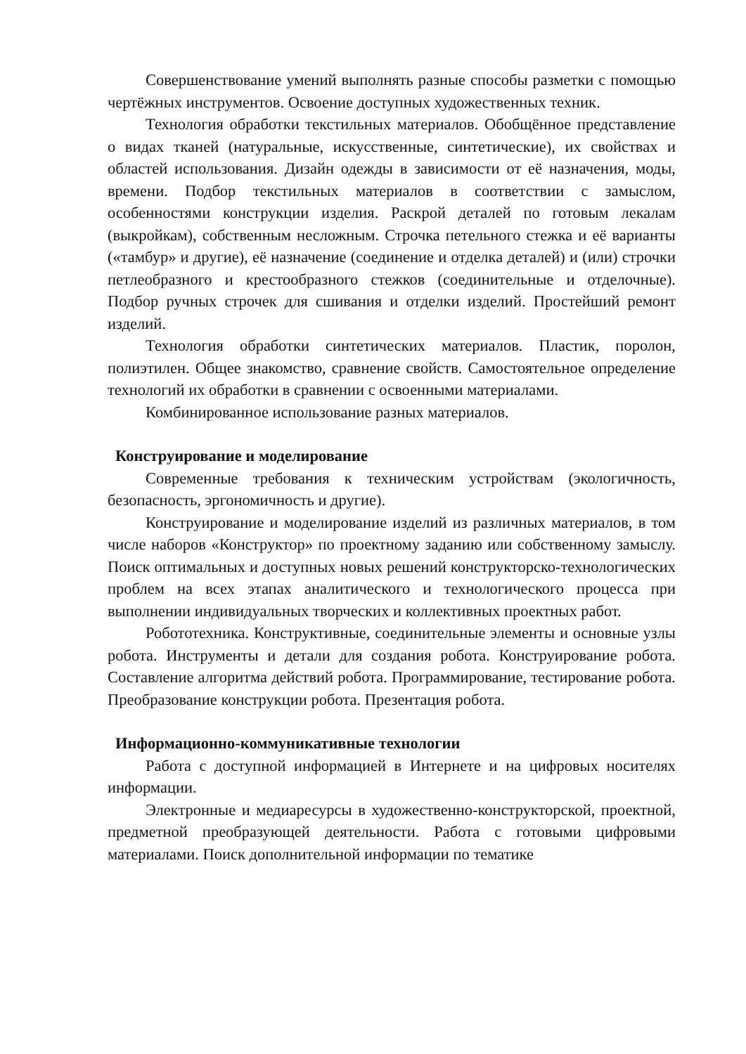Совершенствование умений выполнять разные способы разметки с помощью чертёжных инструментов. Освоение доступных художественных техник.
Технология обработки текстильных материалов. Обобщённое представление о видах тканей (натуральные, искусственные, синтетические), их свойствах и областей использования. Дизайн одежды в зависимости от её назначения, моды, времени. Подбор текстильных материалов в соответствии с замыслом, особенностями конструкции изделия. Раскрой деталей по готовым лекалам (выкройкам), собственным несложным. Строчка петельного стежка и её варианты («тамбур» и другие), её назначение (соединение и отделка деталей) и (или) строчки петлеобразного и крестообразного стежков (соединительные и отделочные). Подбор ручных строчек для сшивания и отделки изделий. Простейший ремонт изделий.
Технология обработки синтетических материалов. Пластик, поролон, полиэтилен. Общее знакомство, сравнение свойств. Самостоятельное определение технологий их обработки в сравнении с освоенными материалами.
Комбинированное использование разных материалов.
Конструирование и моделирование
Современные требования к техническим устройствам (экологичность, безопасность, эргономичность и другие).
Конструирование и моделирование изделий из различных материалов, в том числе наборов «Конструктор» по проектному заданию или собственному замыслу. Поиск оптимальных и доступных новых решений конструкторско-технологических проблем на всех этапах аналитического и технологического процесса при выполнении индивидуальных творческих и коллективных проектных работ.
Робототехника. Конструктивные, соединительные элементы и основные узлы робота. Инструменты и детали для создания робота. Конструирование робота. Составление алгоритма действий робота. Программирование, тестирование робота. Преобразование конструкции робота. Презентация робота.
Информационно-коммуникативные технологии
Работа с доступной информацией в Интернете и на цифровых носителях информации.
Электронные и медиаресурсы в художественно-конструкторской, проектной, предметной преобразующей деятельности. Работа с готовыми цифровыми материалами. Поиск дополнительной информации по тематике